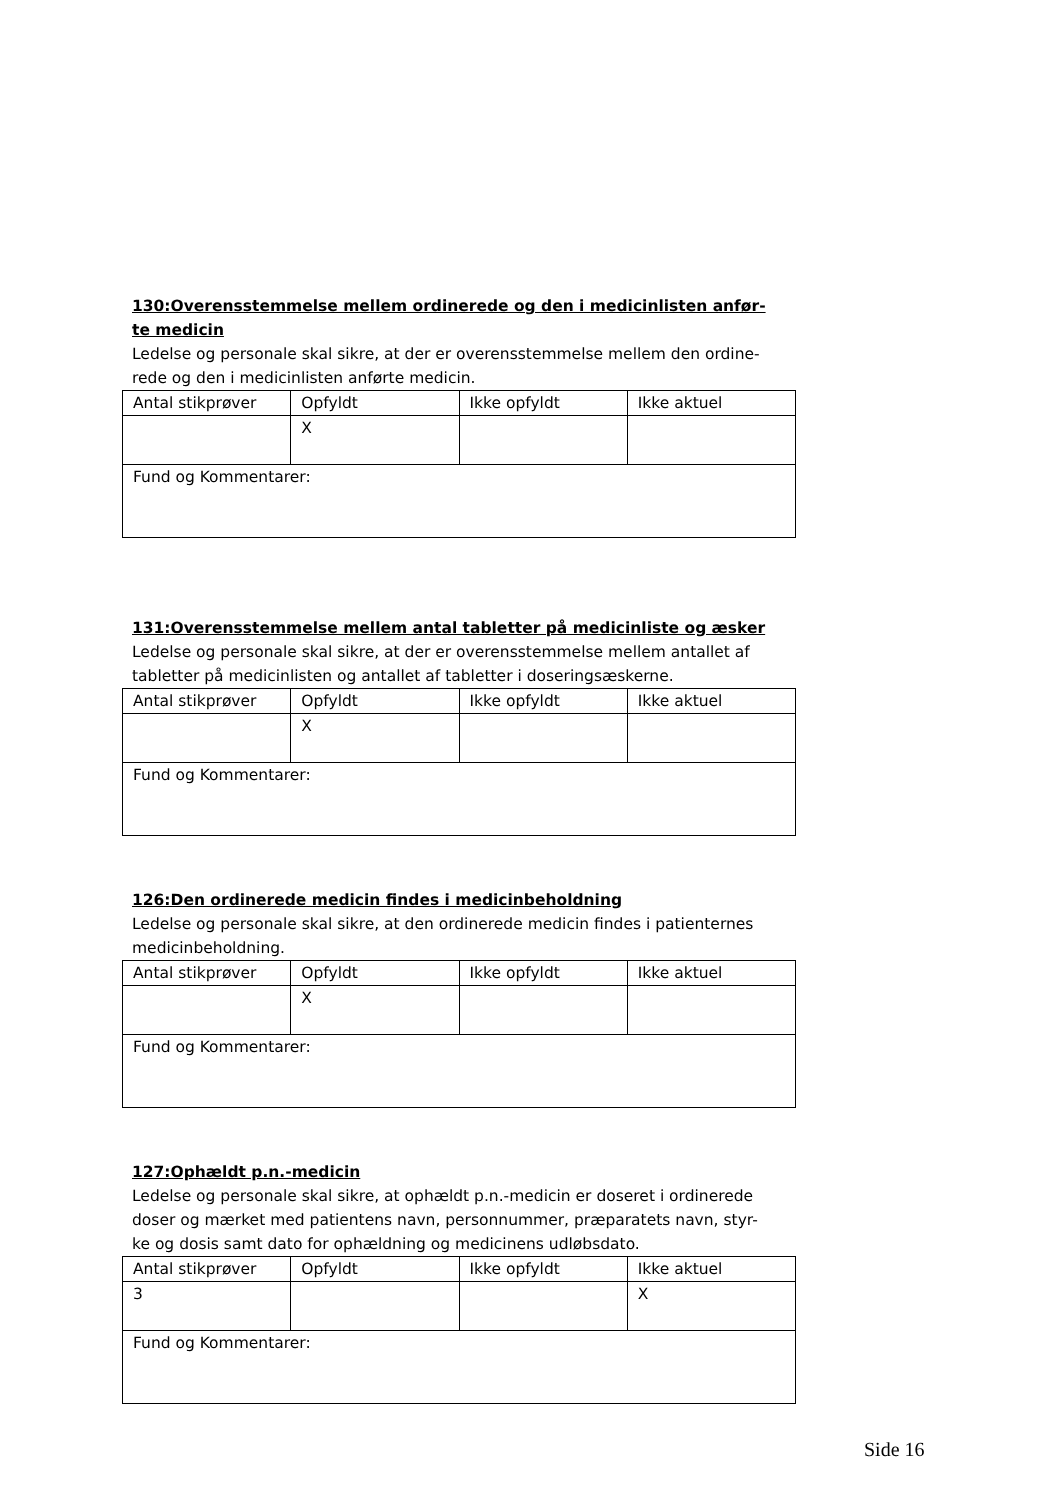130:Overensstemmelse mellem ordinerede og den i medicinlisten anfør-
te medicin
Ledelse og personale skal sikre, at der er overensstemmelse mellem den ordine-
rede og den i medicinlisten anførte medicin.
| Antal stikprøver | Opfyldt | Ikke opfyldt | Ikke aktuel |
| | X | | |
| Fund og Kommentarer: | | | |
131:Overensstemmelse mellem antal tabletter på medicinliste og æsker
Ledelse og personale skal sikre, at der er overensstemmelse mellem antallet af
tabletter på medicinlisten og antallet af tabletter i doseringsæskerne.
| Antal stikprøver | Opfyldt | Ikke opfyldt | Ikke aktuel |
| | X | | |
| Fund og Kommentarer: | | | |
126:Den ordinerede medicin findes i medicinbeholdning
Ledelse og personale skal sikre, at den ordinerede medicin findes i patienternes
medicinbeholdning.
| Antal stikprøver | Opfyldt | Ikke opfyldt | Ikke aktuel |
| | X | | |
| Fund og Kommentarer: | | | |
127:Ophældt p.n.-medicin
Ledelse og personale skal sikre, at ophældt p.n.-medicin er doseret i ordinerede
doser og mærket med patientens navn, personnummer, præparatets navn, styr-
ke og dosis samt dato for ophældning og medicinens udløbsdato.
| Antal stikprøver | Opfyldt | Ikke opfyldt | Ikke aktuel |
| 3 | | | X |
| Fund og Kommentarer: | | | |
Side 16